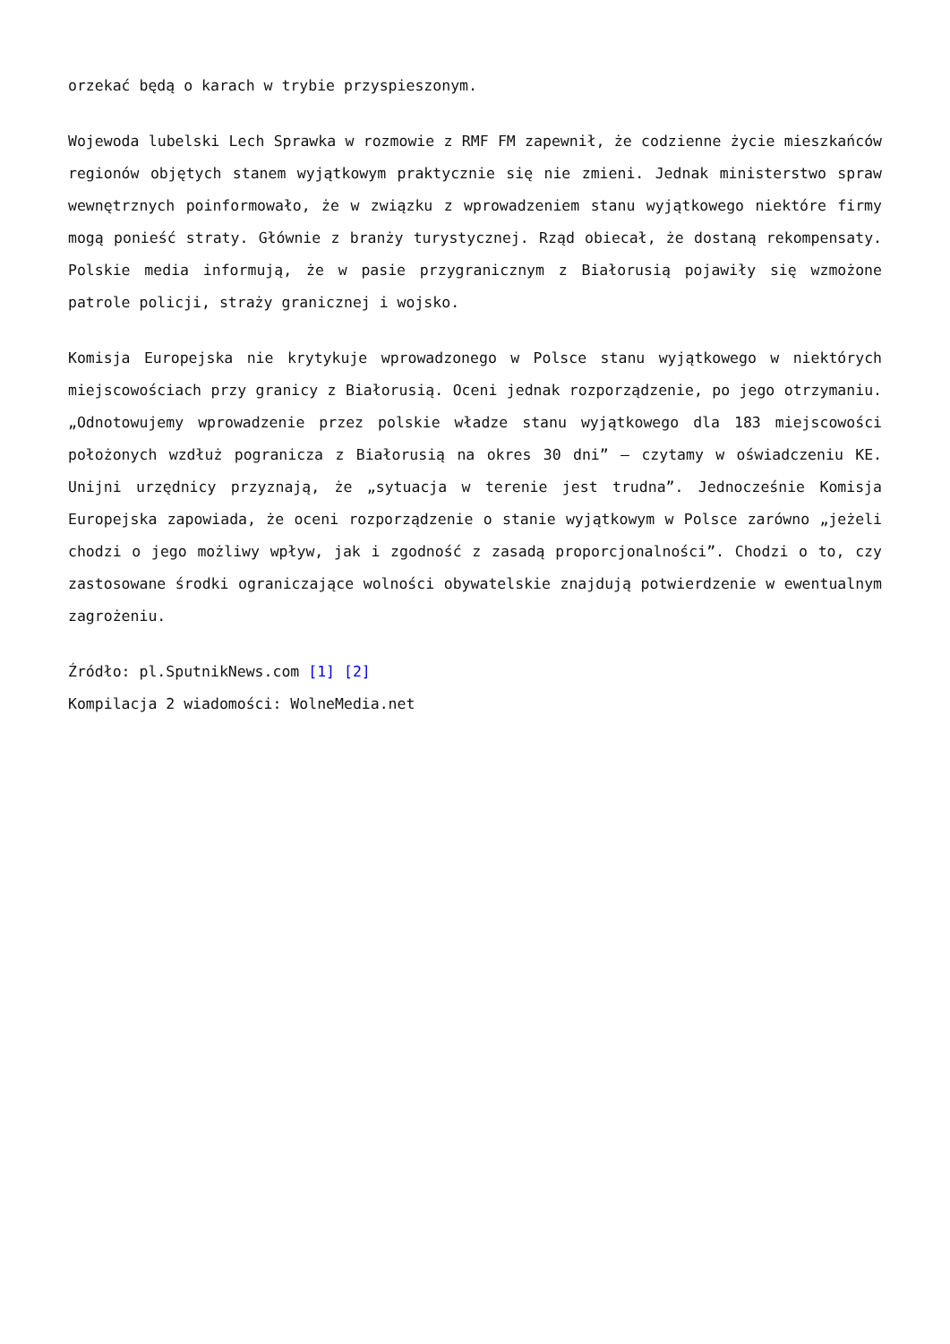orzekać będą o karach w trybie przyspieszonym.
Wojewoda lubelski Lech Sprawka w rozmowie z RMF FM zapewnił, że codzienne życie mieszkańców regionów objętych stanem wyjątkowym praktycznie się nie zmieni. Jednak ministerstwo spraw wewnętrznych poinformowało, że w związku z wprowadzeniem stanu wyjątkowego niektóre firmy mogą ponieść straty. Głównie z branży turystycznej. Rząd obiecał, że dostaną rekompensaty. Polskie media informują, że w pasie przygranicznym z Białorusią pojawiły się wzmożone patrole policji, straży granicznej i wojsko.
Komisja Europejska nie krytykuje wprowadzonego w Polsce stanu wyjątkowego w niektórych miejscowościach przy granicy z Białorusią. Oceni jednak rozporządzenie, po jego otrzymaniu. „Odnotowujemy wprowadzenie przez polskie władze stanu wyjątkowego dla 183 miejscowości położonych wzdłuż pogranicza z Białorusią na okres 30 dni” – czytamy w oświadczeniu KE. Unijni urzędnicy przyznają, że „sytuacja w terenie jest trudna”. Jednocześnie Komisja Europejska zapowiada, że oceni rozporządzenie o stanie wyjątkowym w Polsce zarówno „jeżeli chodzi o jego możliwy wpływ, jak i zgodność z zasadą proporcjonalności”. Chodzi o to, czy zastosowane środki ograniczające wolności obywatelskie znajdują potwierdzenie w ewentualnym zagrożeniu.
Źródło: pl.SputnikNews.com [1] [2]
Kompilacja 2 wiadomości: WolneMedia.net